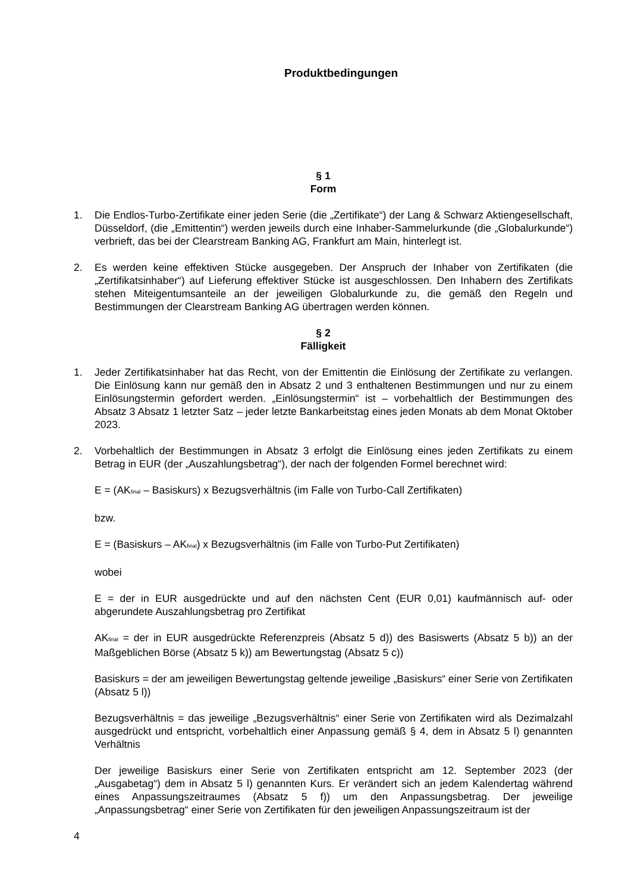Produktbedingungen
§ 1
Form
1. Die Endlos-Turbo-Zertifikate einer jeden Serie (die „Zertifikate“) der Lang & Schwarz Aktiengesellschaft, Düsseldorf, (die „Emittentin“) werden jeweils durch eine Inhaber-Sammelurkunde (die „Globalurkunde“) verbrieft, das bei der Clearstream Banking AG, Frankfurt am Main, hinterlegt ist.
2. Es werden keine effektiven Stücke ausgegeben. Der Anspruch der Inhaber von Zertifikaten (die „Zertifikatsinhaber“) auf Lieferung effektiver Stücke ist ausgeschlossen. Den Inhabern des Zertifikats stehen Miteigentumsanteile an der jeweiligen Globalurkunde zu, die gemäß den Regeln und Bestimmungen der Clearstream Banking AG übertragen werden können.
§ 2
Fälligkeit
1. Jeder Zertifikatsinhaber hat das Recht, von der Emittentin die Einlösung der Zertifikate zu verlangen. Die Einlösung kann nur gemäß den in Absatz 2 und 3 enthaltenen Bestimmungen und nur zu einem Einlösungstermin gefordert werden. „Einlösungstermin“ ist – vorbehaltlich der Bestimmungen des Absatz 3 Absatz 1 letzter Satz – jeder letzte Bankarbeitstag eines jeden Monats ab dem Monat Oktober 2023.
2. Vorbehaltlich der Bestimmungen in Absatz 3 erfolgt die Einlösung eines jeden Zertifikats zu einem Betrag in EUR (der „Auszahlungsbetrag“), der nach der folgenden Formel berechnet wird:
E = (AK<sub>final</sub> – Basiskurs) x Bezugsverhältnis (im Falle von Turbo-Call Zertifikaten)
bzw.
E = (Basiskurs – AK<sub>final</sub>) x Bezugsverhältnis (im Falle von Turbo-Put Zertifikaten)
wobei
E = der in EUR ausgedrückte und auf den nächsten Cent (EUR 0,01) kaufmännisch auf- oder abgerundete Auszahlungsbetrag pro Zertifikat
AK<sub>final</sub> = der in EUR ausgedrückte Referenzpreis (Absatz 5 d)) des Basiswerts (Absatz 5 b)) an der Maßgeblichen Börse (Absatz 5 k)) am Bewertungstag (Absatz 5 c))
Basiskurs = der am jeweiligen Bewertungstag geltende jeweilige „Basiskurs“ einer Serie von Zertifikaten (Absatz 5 l))
Bezugsverhältnis = das jeweilige „Bezugsverhältnis“ einer Serie von Zertifikaten wird als Dezimalzahl ausgedrückt und entspricht, vorbehaltlich einer Anpassung gemäß § 4, dem in Absatz 5 l) genannten Verhältnis
Der jeweilige Basiskurs einer Serie von Zertifikaten entspricht am 12. September 2023 (der „Ausgabetag“) dem in Absatz 5 l) genannten Kurs. Er verändert sich an jedem Kalendertag während eines Anpassungszeitraumes (Absatz 5 f)) um den Anpassungsbetrag. Der jeweilige „Anpassungsbetrag“ einer Serie von Zertifikaten für den jeweiligen Anpassungszeitraum ist der
4